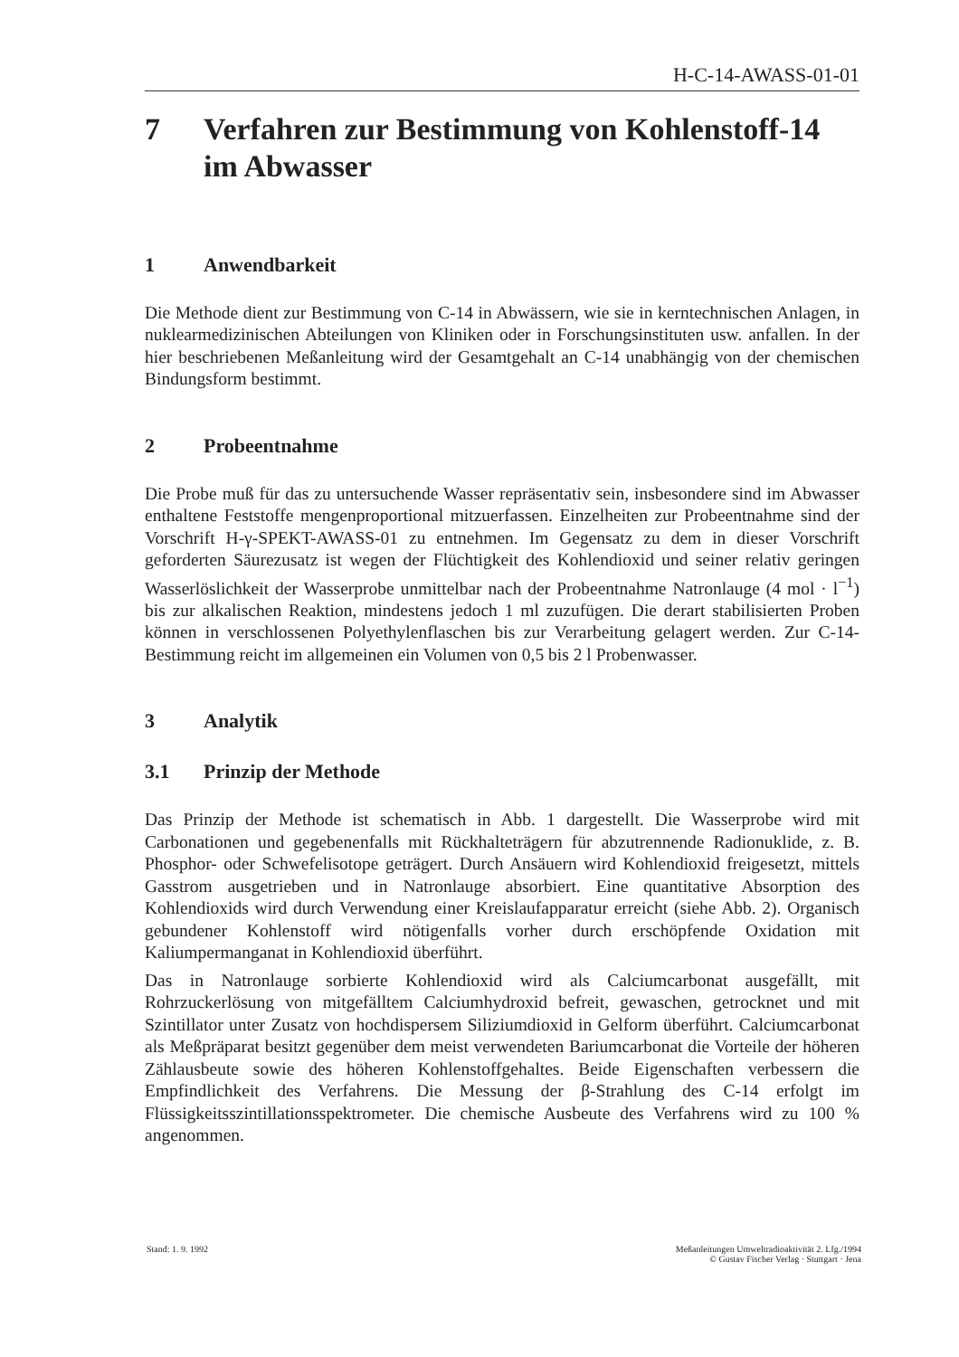H-C-14-AWASS-01-01
7 Verfahren zur Bestimmung von Kohlenstoff-14
im Abwasser
1 Anwendbarkeit
Die Methode dient zur Bestimmung von C-14 in Abwässern, wie sie in kerntechnischen Anlagen, in nuklearmedizinischen Abteilungen von Kliniken oder in Forschungsinstituten usw. anfallen. In der hier beschriebenen Meßanleitung wird der Gesamtgehalt an C-14 unabhängig von der chemischen Bindungsform bestimmt.
2 Probeentnahme
Die Probe muß für das zu untersuchende Wasser repräsentativ sein, insbesondere sind im Abwasser enthaltene Feststoffe mengenproportional mitzuerfassen. Einzelheiten zur Probeentnahme sind der Vorschrift H-γ-SPEKT-AWASS-01 zu entnehmen. Im Gegensatz zu dem in dieser Vorschrift geforderten Säurezusatz ist wegen der Flüchtigkeit des Kohlendioxid und seiner relativ geringen Wasserlöslichkeit der Wasserprobe unmittelbar nach der Probeentnahme Natronlauge (4 mol · l<sup>−1</sup>) bis zur alkalischen Reaktion, mindestens jedoch 1 ml zuzufügen. Die derart stabilisierten Proben können in verschlossenen Polyethylenflaschen bis zur Verarbeitung gelagert werden. Zur C-14-Bestimmung reicht im allgemeinen ein Volumen von 0,5 bis 2 l Probenwasser.
3 Analytik
3.1 Prinzip der Methode
Das Prinzip der Methode ist schematisch in Abb. 1 dargestellt. Die Wasserprobe wird mit Carbonationen und gegebenenfalls mit Rückhalteträgern für abzutrennende Radionuklide, z. B. Phosphor- oder Schwefelisotope geträgert. Durch Ansäuern wird Kohlendioxid freigesetzt, mittels Gasstrom ausgetrieben und in Natronlauge absorbiert. Eine quantitative Absorption des Kohlendioxids wird durch Verwendung einer Kreislaufapparatur erreicht (siehe Abb. 2). Organisch gebundener Kohlenstoff wird nötigenfalls vorher durch erschöpfende Oxidation mit Kaliumpermanganat in Kohlendioxid überführt.
Das in Natronlauge sorbierte Kohlendioxid wird als Calciumcarbonat ausgefällt, mit Rohrzuckerlösung von mitgefälltem Calciumhydroxid befreit, gewaschen, getrocknet und mit Szintillator unter Zusatz von hochdispersem Siliziumdioxid in Gelform überführt. Calciumcarbonat als Meßpräparat besitzt gegenüber dem meist verwendeten Bariumcarbonat die Vorteile der höheren Zählausbeute sowie des höheren Kohlenstoffgehaltes. Beide Eigenschaften verbessern die Empfindlichkeit des Verfahrens. Die Messung der β-Strahlung des C-14 erfolgt im Flüssigkeitsszintillationsspektrometer. Die chemische Ausbeute des Verfahrens wird zu 100 % angenommen.
Stand: 1. 9. 1992 Meßanleitungen Umweltradioaktivität 2. Lfg./1994
© Gustav Fischer Verlag · Stuttgart · Jena